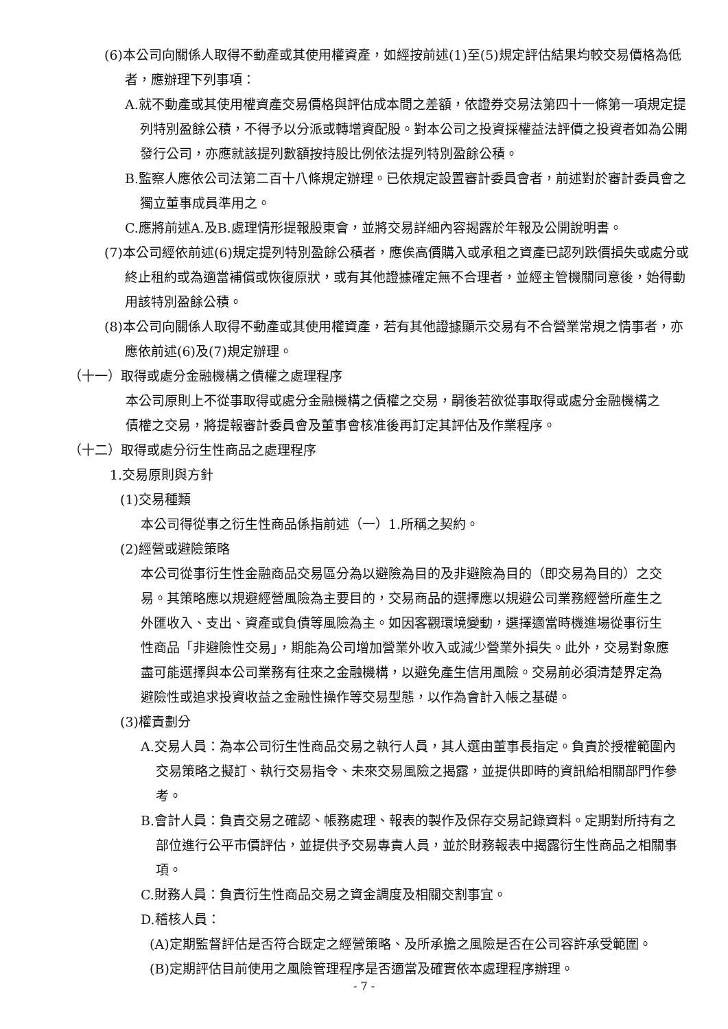(6)本公司向關係人取得不動產或其使用權資產，如經按前述(1)至(5)規定評估結果均較交易價格為低者，應辦理下列事項：
A.就不動產或其使用權資產交易價格與評估成本間之差額，依證券交易法第四十一條第一項規定提列特別盈餘公積，不得予以分派或轉增資配股。對本公司之投資採權益法評價之投資者如為公開發行公司，亦應就該提列數額按持股比例依法提列特別盈餘公積。
B.監察人應依公司法第二百十八條規定辦理。已依規定設置審計委員會者，前述對於審計委員會之獨立董事成員準用之。
C.應將前述A.及B.處理情形提報股東會，並將交易詳細內容揭露於年報及公開說明書。
(7)本公司經依前述(6)規定提列特別盈餘公積者，應俟高價購入或承租之資產已認列跌價損失或處分或終止租約或為適當補償或恢復原狀，或有其他證據確定無不合理者，並經主管機關同意後，始得動用該特別盈餘公積。
(8)本公司向關係人取得不動產或其使用權資產，若有其他證據顯示交易有不合營業常規之情事者，亦應依前述(6)及(7)規定辦理。
（十一）取得或處分金融機構之債權之處理程序
本公司原則上不從事取得或處分金融機構之債權之交易，嗣後若欲從事取得或處分金融機構之債權之交易，將提報審計委員會及董事會核准後再訂定其評估及作業程序。
（十二）取得或處分衍生性商品之處理程序
1.交易原則與方針
(1)交易種類
本公司得從事之衍生性商品係指前述（一）1.所稱之契約。
(2)經營或避險策略
本公司從事衍生性金融商品交易區分為以避險為目的及非避險為目的（即交易為目的）之交易。其策略應以規避經營風險為主要目的，交易商品的選擇應以規避公司業務經營所產生之外匯收入、支出、資產或負債等風險為主。如因客觀環境變動，選擇適當時機進場從事衍生性商品「非避險性交易」，期能為公司增加營業外收入或減少營業外損失。此外，交易對象應盡可能選擇與本公司業務有往來之金融機構，以避免產生信用風險。交易前必須清楚界定為避險性或追求投資收益之金融性操作等交易型態，以作為會計入帳之基礎。
(3)權責劃分
A.交易人員：為本公司衍生性商品交易之執行人員，其人選由董事長指定。負責於授權範圍內交易策略之擬訂、執行交易指令、未來交易風險之揭露，並提供即時的資訊給相關部門作參考。
B.會計人員：負責交易之確認、帳務處理、報表的製作及保存交易記錄資料。定期對所持有之部位進行公平市價評估，並提供予交易專責人員，並於財務報表中揭露衍生性商品之相關事項。
C.財務人員：負責衍生性商品交易之資金調度及相關交割事宜。
D.稽核人員：
(A)定期監督評估是否符合既定之經營策略、及所承擔之風險是否在公司容許承受範圍。
(B)定期評估目前使用之風險管理程序是否適當及確實依本處理程序辦理。
- 7 -